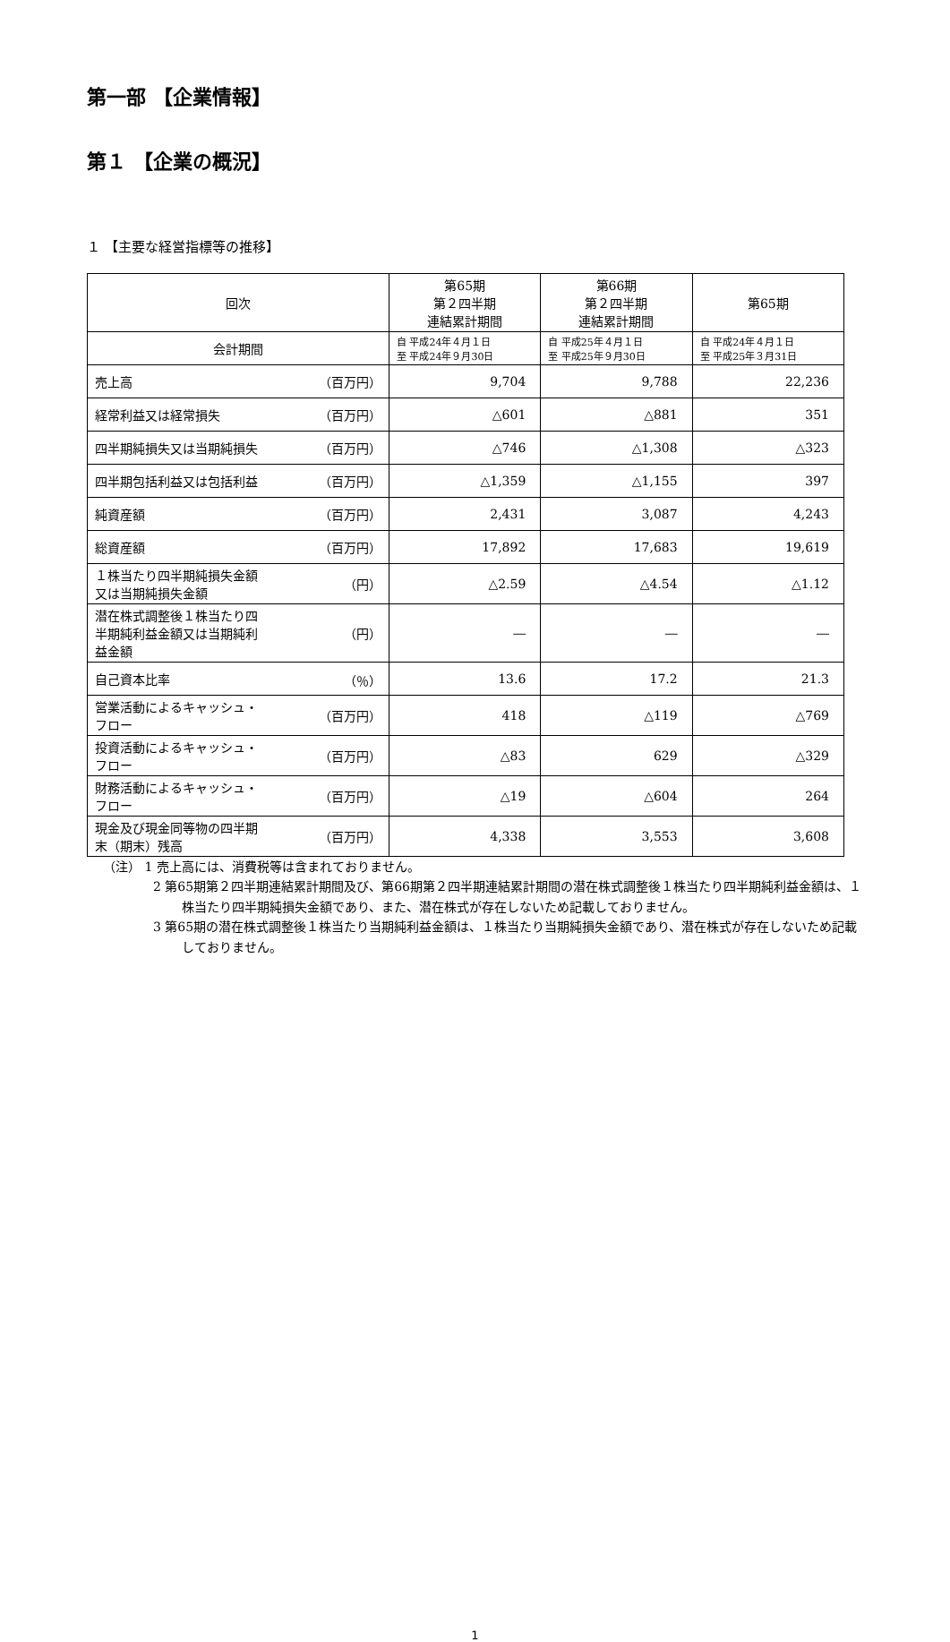第一部 【企業情報】
第１ 【企業の概況】
１ 【主要な経営指標等の推移】
| 回次 | 第65期 第２四半期 連結累計期間 | 第66期 第２四半期 連結累計期間 | 第65期 |
| --- | --- | --- | --- |
| 会計期間 | 自 平成24年４月１日 至 平成24年９月30日 | 自 平成25年４月１日 至 平成25年９月30日 | 自 平成24年４月１日 至 平成25年３月31日 |
| 売上高 （百万円） | 9,704 | 9,788 | 22,236 |
| 経常利益又は経常損失 （百万円） | △601 | △881 | 351 |
| 四半期純損失又は当期純損失 （百万円） | △746 | △1,308 | △323 |
| 四半期包括利益又は包括利益 （百万円） | △1,359 | △1,155 | 397 |
| 純資産額 （百万円） | 2,431 | 3,087 | 4,243 |
| 総資産額 （百万円） | 17,892 | 17,683 | 19,619 |
| １株当たり四半期純損失金額 又は当期純損失金額 （円） | △2.59 | △4.54 | △1.12 |
| 潜在株式調整後１株当たり四 半期純利益金額又は当期純利 益金額 （円） | ― | ― | ― |
| 自己資本比率 （％） | 13.6 | 17.2 | 21.3 |
| 営業活動によるキャッシュ・ フロー （百万円） | 418 | △119 | △769 |
| 投資活動によるキャッシュ・ フロー （百万円） | △83 | 629 | △329 |
| 財務活動によるキャッシュ・ フロー （百万円） | △19 | △604 | 264 |
| 現金及び現金同等物の四半期 末（期末）残高 （百万円） | 4,338 | 3,553 | 3,608 |
（注） 1 売上高には、消費税等は含まれておりません。
2 第65期第２四半期連結累計期間及び、第66期第２四半期連結累計期間の潜在株式調整後１株当たり四半期純利益金額は、１株当たり四半期純損失金額であり、また、潜在株式が存在しないため記載しておりません。
3 第65期の潜在株式調整後１株当たり当期純利益金額は、１株当たり当期純損失金額であり、潜在株式が存在しないため記載しておりません。
1